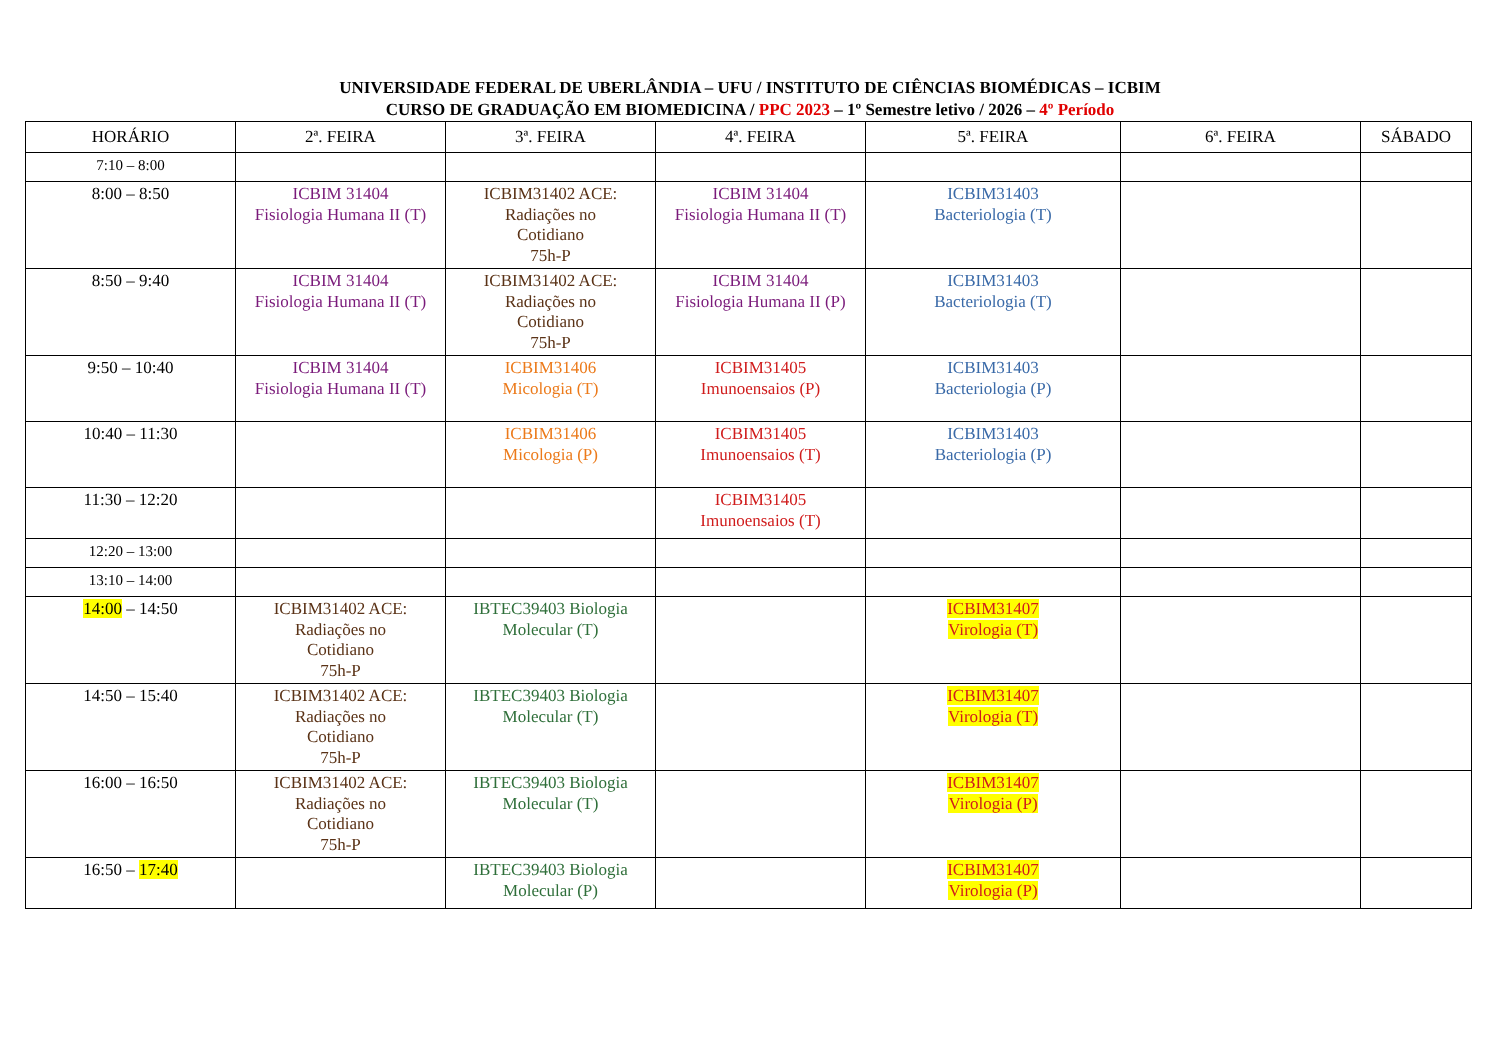UNIVERSIDADE FEDERAL DE UBERLÂNDIA – UFU / INSTITUTO DE CIÊNCIAS BIOMÉDICAS – ICBIM
CURSO DE GRADUAÇÃO EM BIOMEDICINA / PPC 2023 – 1º Semestre letivo / 2026 – 4º Período
| HORÁRIO | 2ª. FEIRA | 3ª. FEIRA | 4ª. FEIRA | 5ª. FEIRA | 6ª. FEIRA | SÁBADO |
| --- | --- | --- | --- | --- | --- | --- |
| 7:10 – 8:00 | | | | | | |
| 8:00 – 8:50 | ICBIM 31404 Fisiologia Humana II (T) | ICBIM31402 ACE: Radiações no Cotidiano 75h-P | ICBIM 31404 Fisiologia Humana II (T) | ICBIM31403 Bacteriologia (T) | | |
| 8:50 – 9:40 | ICBIM 31404 Fisiologia Humana II (T) | ICBIM31402 ACE: Radiações no Cotidiano 75h-P | ICBIM 31404 Fisiologia Humana II (P) | ICBIM31403 Bacteriologia (T) | | |
| 9:50 – 10:40 | ICBIM 31404 Fisiologia Humana II (T) | ICBIM31406 Micologia (T) | ICBIM31405 Imunoensaios (P) | ICBIM31403 Bacteriologia (P) | | |
| 10:40 – 11:30 | | ICBIM31406 Micologia (P) | ICBIM31405 Imunoensaios (T) | ICBIM31403 Bacteriologia (P) | | |
| 11:30 – 12:20 | | | ICBIM31405 Imunoensaios (T) | | | |
| 12:20 – 13:00 | | | | | | |
| 13:10 – 14:00 | | | | | | |
| 14:00 – 14:50 | ICBIM31402 ACE: Radiações no Cotidiano 75h-P | IBTEC39403 Biologia Molecular (T) | | ICBIM31407 Virologia (T) | | |
| 14:50 – 15:40 | ICBIM31402 ACE: Radiações no Cotidiano 75h-P | IBTEC39403 Biologia Molecular (T) | | ICBIM31407 Virologia (T) | | |
| 16:00 – 16:50 | ICBIM31402 ACE: Radiações no Cotidiano 75h-P | IBTEC39403 Biologia Molecular (T) | | ICBIM31407 Virologia (P) | | |
| 16:50 – 17:40 | | IBTEC39403 Biologia Molecular (P) | | ICBIM31407 Virologia (P) | | |